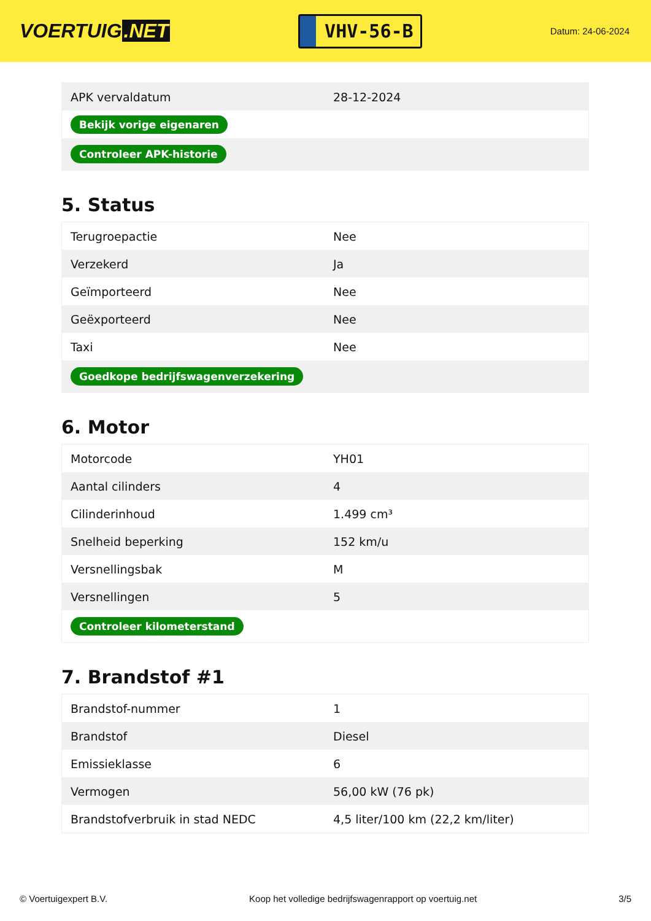VOERTUIG.NET
VHV-56-B
Datum: 24-06-2024
| APK vervaldatum | 28-12-2024 |
| Bekijk vorige eigenaren | |
| Controleer APK-historie | |
5. Status
| Terugroepactie | Nee |
| Verzekerd | Ja |
| Geïmporteerd | Nee |
| Geëxporteerd | Nee |
| Taxi | Nee |
| Goedkope bedrijfswagenverzekering | |
6. Motor
| Motorcode | YH01 |
| Aantal cilinders | 4 |
| Cilinderinhoud | 1.499 cm³ |
| Snelheid beperking | 152 km/u |
| Versnellingsbak | M |
| Versnellingen | 5 |
| Controleer kilometerstand | |
7. Brandstof #1
| Brandstof-nummer | 1 |
| Brandstof | Diesel |
| Emissieklasse | 6 |
| Vermogen | 56,00 kW (76 pk) |
| Brandstofverbruik in stad NEDC | 4,5 liter/100 km (22,2 km/liter) |
© Voertuigexpert B.V. Koop het volledige bedrijfswagenrapport op voertuig.net 3/5